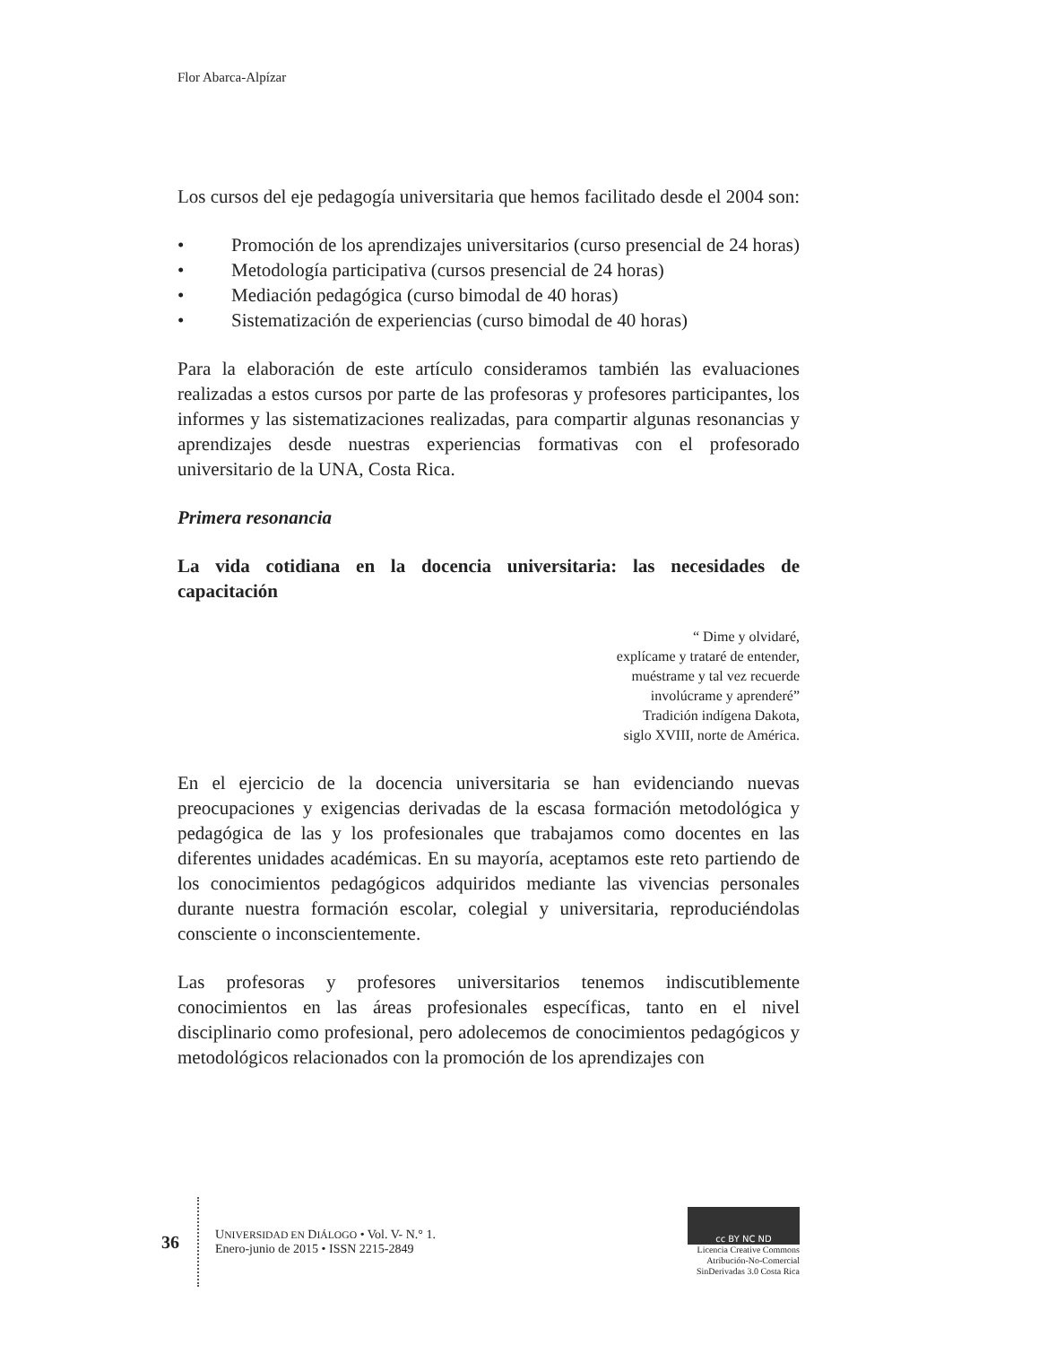Flor Abarca-Alpízar
Los cursos del eje pedagogía universitaria que hemos facilitado desde el 2004 son:
• Promoción de los aprendizajes universitarios (curso presencial de 24 horas)
• Metodología participativa (cursos presencial de 24 horas)
• Mediación pedagógica (curso bimodal de 40 horas)
• Sistematización de experiencias (curso bimodal de 40 horas)
Para la elaboración de este artículo consideramos también las evaluaciones realizadas a estos cursos por parte de las profesoras y profesores participantes, los informes y las sistematizaciones realizadas, para compartir algunas resonancias y aprendizajes desde nuestras experiencias formativas con el profesorado universitario de la UNA, Costa Rica.
Primera resonancia
La vida cotidiana en la docencia universitaria: las necesidades de capacitación
“ Dime y olvidaré,
explícame y trataré de entender,
muéstrame y tal vez recuerde
involúcrame y aprenderé”
Tradición indígena Dakota,
siglo XVIII, norte de América.
En el ejercicio de la docencia universitaria se han evidenciando nuevas preocupaciones y exigencias derivadas de la escasa formación metodológica y pedagógica de las y los profesionales que trabajamos como docentes en las diferentes unidades académicas. En su mayoría, aceptamos este reto partiendo de los conocimientos pedagógicos adquiridos mediante las vivencias personales durante nuestra formación escolar, colegial y universitaria, reproduciéndolas consciente o inconscientemente.
Las profesoras y profesores universitarios tenemos indiscutiblemente conocimientos en las áreas profesionales específicas, tanto en el nivel disciplinario como profesional, pero adolecemos de conocimientos pedagógicos y metodológicos relacionados con la promoción de los aprendizajes con
36
UNIVERSIDAD EN DIÁLOGO • Vol. V- N.° 1.
Enero-junio de 2015 • ISSN 2215-2849
cc BY NC ND
Licencia Creative Commons
Atribución-No-Comercial
SinDerivadas 3.0 Costa Rica